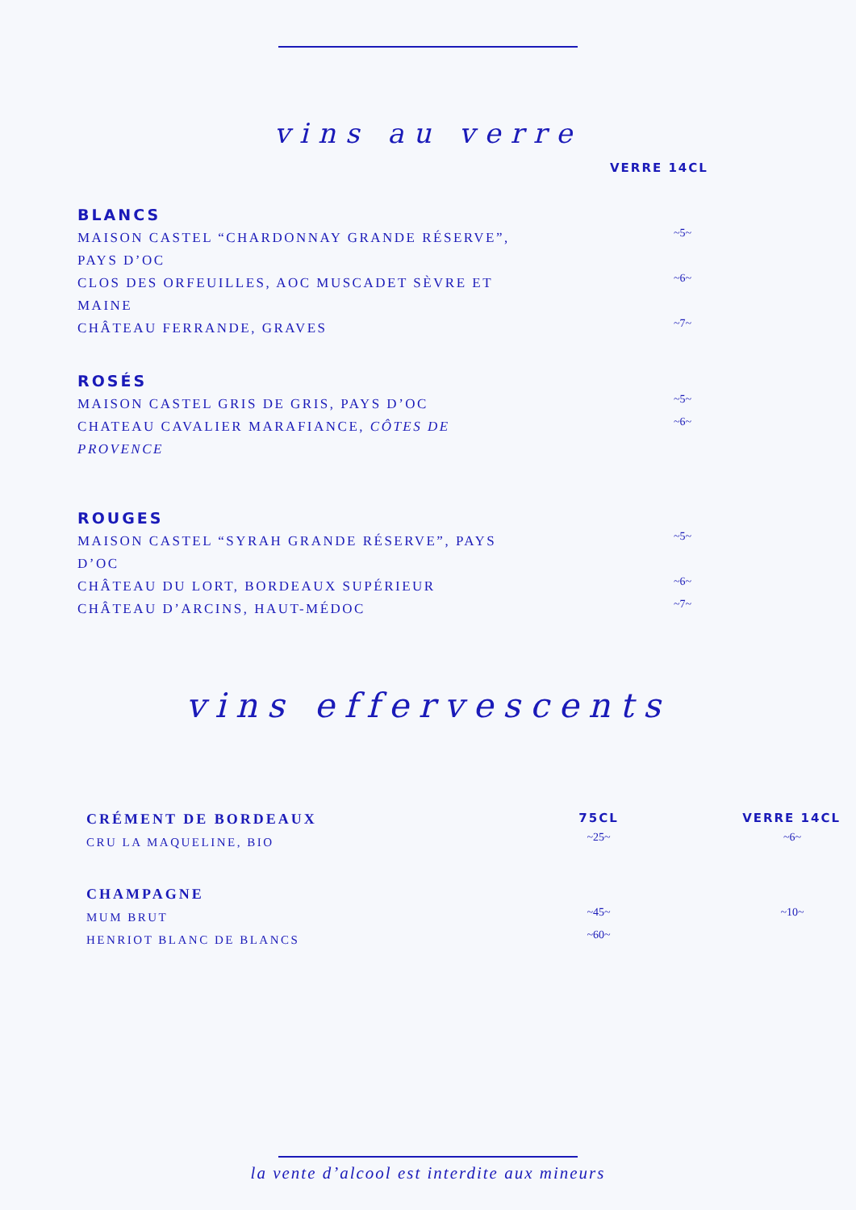vins au verre
VERRE 14CL
BLANCS
MAISON CASTEL “CHARDONNAY GRANDE RÉSERVE”, PAYS D’OC
~5~
CLOS DES ORFEUILLES, AOC MUSCADET SÈVRE ET MAINE
~6~
CHÂTEAU FERRANDE, GRAVES
~7~
ROSÉS
MAISON CASTEL GRIS DE GRIS, PAYS D’OC
~5~
CHATEAU CAVALIER MARAFIANCE, CÔTES DE PROVENCE
~6~
ROUGES
MAISON CASTEL “SYRAH GRANDE RÉSERVE”, PAYS D’OC
~5~
CHÂTEAU DU LORT, BORDEAUX SUPÉRIEUR
~6~
CHÂTEAU D’ARCINS, HAUT-MÉDOC
~7~
vins effervescents
CRÉMENT DE BORDEAUX
75CL VERRE 14CL
CRU LA MAQUELINE, BIO
~25~ ~6~
CHAMPAGNE
MUM BRUT
~45~ ~10~
HENRIOT BLANC DE BLANCS
~60~
la vente d’alcool est interdite aux mineurs